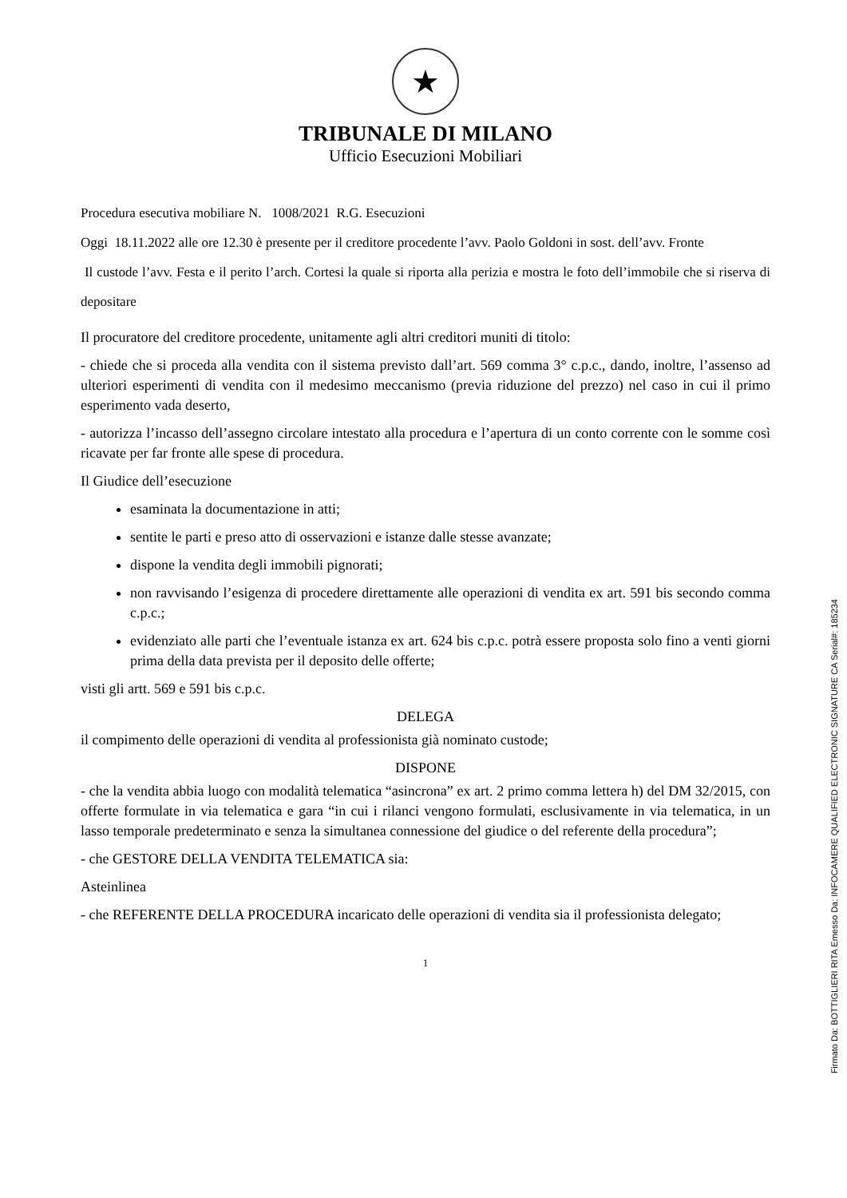★
TRIBUNALE DI MILANO
Ufficio Esecuzioni Mobiliari
Procedura esecutiva mobiliare N. 1008/2021 R.G. Esecuzioni
Oggi 18.11.2022 alle ore 12.30 è presente per il creditore procedente l’avv. Paolo Goldoni in sost. dell’avv. Fronte
Il custode l’avv. Festa e il perito l’arch. Cortesi la quale si riporta alla perizia e mostra le foto dell’immobile che si riserva di depositare
Il procuratore del creditore procedente, unitamente agli altri creditori muniti di titolo:
- chiede che si proceda alla vendita con il sistema previsto dall’art. 569 comma 3° c.p.c., dando, inoltre, l’assenso ad ulteriori esperimenti di vendita con il medesimo meccanismo (previa riduzione del prezzo) nel caso in cui il primo esperimento vada deserto,
- autorizza l’incasso dell’assegno circolare intestato alla procedura e l’apertura di un conto corrente con le somme così ricavate per far fronte alle spese di procedura.
Il Giudice dell’esecuzione
esaminata la documentazione in atti;
sentite le parti e preso atto di osservazioni e istanze dalle stesse avanzate;
dispone la vendita degli immobili pignorati;
non ravvisando l’esigenza di procedere direttamente alle operazioni di vendita ex art. 591 bis secondo comma c.p.c.;
evidenziato alle parti che l’eventuale istanza ex art. 624 bis c.p.c. potrà essere proposta solo fino a venti giorni prima della data prevista per il deposito delle offerte;
visti gli artt. 569 e 591 bis c.p.c.
DELEGA
il compimento delle operazioni di vendita al professionista già nominato custode;
DISPONE
- che la vendita abbia luogo con modalità telematica “asincrona” ex art. 2 primo comma lettera h) del DM 32/2015, con offerte formulate in via telematica e gara “in cui i rilanci vengono formulati, esclusivamente in via telematica, in un lasso temporale predeterminato e senza la simultanea connessione del giudice o del referente della procedura”;
- che GESTORE DELLA VENDITA TELEMATICA sia:
Asteinlinea
- che REFERENTE DELLA PROCEDURA incaricato delle operazioni di vendita sia il professionista delegato;
1
Firmato Da: BOTTIGLIERI RITA Emesso Da: INFOCAMERE QUALIFIED ELECTRONIC SIGNATURE CA Serial#: 185234